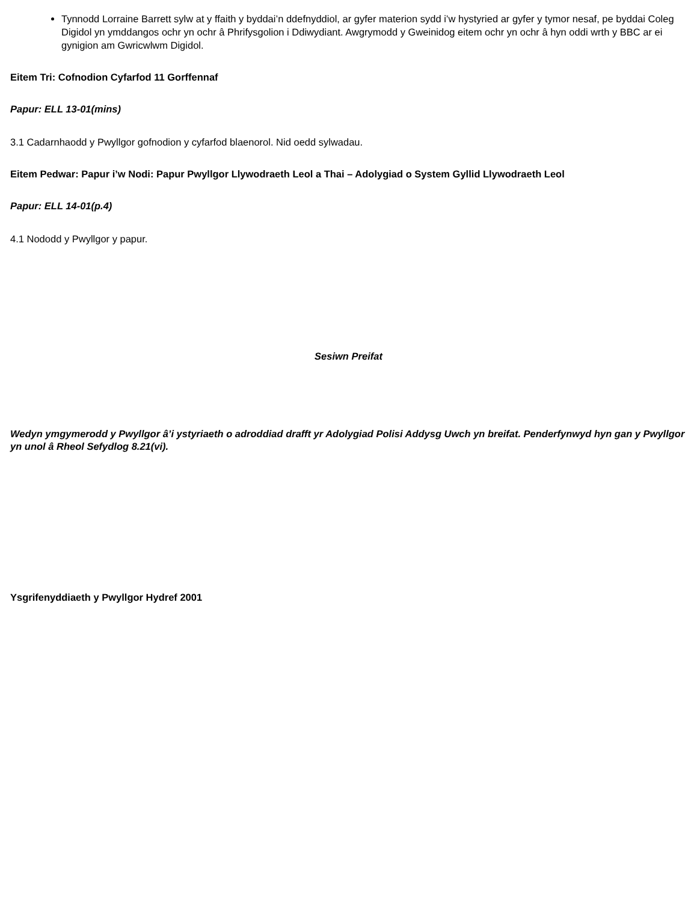Tynnodd Lorraine Barrett sylw at y ffaith y byddai’n ddefnyddiol, ar gyfer materion sydd i’w hystyried ar gyfer y tymor nesaf, pe byddai Coleg Digidol yn ymddangos ochr yn ochr â Phrifysgolion i Ddiwydiant. Awgrymodd y Gweinidog eitem ochr yn ochr â hyn oddi wrth y BBC ar ei gynigion am Gwricwlwm Digidol.
Eitem Tri: Cofnodion Cyfarfod 11 Gorffennaf
Papur: ELL 13-01(mins)
3.1 Cadarnhaodd y Pwyllgor gofnodion y cyfarfod blaenorol. Nid oedd sylwadau.
Eitem Pedwar: Papur i’w Nodi: Papur Pwyllgor Llywodraeth Leol a Thai – Adolygiad o System Gyllid Llywodraeth Leol
Papur: ELL 14-01(p.4)
4.1 Nododd y Pwyllgor y papur.
Sesiwn Preifat
Wedyn ymgymerodd y Pwyllgor â’i ystyriaeth o adroddiad drafft yr Adolygiad Polisi Addysg Uwch yn breifat. Penderfynwyd hyn gan y Pwyllgor yn unol â Rheol Sefydlog 8.21(vi).
Ysgrifenyddiaeth y Pwyllgor Hydref 2001